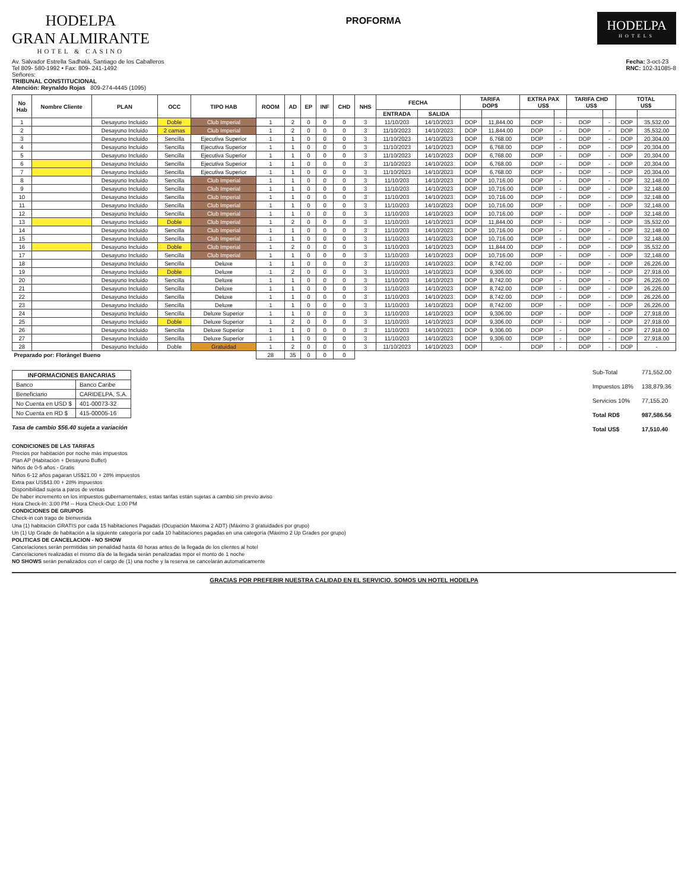HODELPA
GRAN ALMIRANTE
HOTEL & CASINO
PROFORMA
HODELPA
HOTELS
Av. Salvador Estrella Sadhalá, Santiago de los Caballeros
Tel 809- 580-1992 • Fax: 809- 241-1492
Señores:
TRIBUNAL CONSTITUCIONAL
Atención: Reynaldo Rojas 809-274-4445 (1095)
Fecha: 3-oct-23
RNC: 102-31085-8
| No Hab | Nombre Cliente | PLAN | OCC | TIPO HAB | ROOM | AD | EP | INF | CHD | NHS | FECHA | | TARIFA DOP$ | | EXTRA PAX US$ | | TARIFA CHD US$ | | TOTAL US$ | |
| --- | --- | --- | --- | --- | --- | --- | --- | --- | --- | --- | --- | --- | --- | --- | --- | --- | --- | --- | --- | --- |
| | | | | | | | | | | | ENTRADA | SALIDA | | | | | | | | |
| 1 | | Desayuno Incluido | Doble | Club Imperial | 1 | 2 | 0 | 0 | 0 | 3 | 11/10/203 | 14/10/2023 | DOP | 11,844.00 | DOP | - | DOP | - | DOP | 35,532.00 |
| 2 | | Desayuno Incluido | 2 camas | Club Imperial | 1 | 2 | 0 | 0 | 0 | 3 | 11/10/2023 | 14/10/2023 | DOP | 11,844.00 | DOP | - | DOP | - | DOP | 35,532.00 |
| 3 | | Desayuno Incluido | Sencilla | Ejecutiva Superior | 1 | 1 | 0 | 0 | 0 | 3 | 11/10/2023 | 14/10/2023 | DOP | 6,768.00 | DOP | - | DOP | - | DOP | 20,304.00 |
| 4 | | Desayuno Incluido | Sencilla | Ejecutiva Superior | 1 | 1 | 0 | 0 | 0 | 3 | 11/10/2023 | 14/10/2023 | DOP | 6,768.00 | DOP | - | DOP | - | DOP | 20,304.00 |
| 5 | | Desayuno Incluido | Sencilla | Ejecutiva Superior | 1 | 1 | 0 | 0 | 0 | 3 | 11/10/2023 | 14/10/2023 | DOP | 6,768.00 | DOP | - | DOP | - | DOP | 20,304.00 |
| 6 | | Desayuno Incluido | Sencilla | Ejecutiva Superior | 1 | 1 | 0 | 0 | 0 | 3 | 11/10/2023 | 14/10/2023 | DOP | 6,768.00 | DOP | - | DOP | - | DOP | 20,304.00 |
| 7 | | Desayuno Incluido | Sencilla | Ejecutiva Superior | 1 | 1 | 0 | 0 | 0 | 3 | 11/10/2023 | 14/10/2023 | DOP | 6,768.00 | DOP | - | DOP | - | DOP | 20,304.00 |
| 8 | | Desayuno Incluido | Sencilla | Club Imperial | 1 | 1 | 0 | 0 | 0 | 3 | 11/10/203 | 14/10/2023 | DOP | 10,716.00 | DOP | - | DOP | - | DOP | 32,148.00 |
| 9 | | Desayuno Incluido | Sencilla | Club Imperial | 1 | 1 | 0 | 0 | 0 | 3 | 11/10/203 | 14/10/2023 | DOP | 10,716.00 | DOP | - | DOP | - | DOP | 32,148.00 |
| 10 | | Desayuno Incluido | Sencilla | Club Imperial | 1 | 1 | 0 | 0 | 0 | 3 | 11/10/203 | 14/10/2023 | DOP | 10,716.00 | DOP | - | DOP | - | DOP | 32,148.00 |
| 11 | | Desayuno Incluido | Sencilla | Club Imperial | 1 | 1 | 0 | 0 | 0 | 3 | 11/10/203 | 14/10/2023 | DOP | 10,716.00 | DOP | - | DOP | - | DOP | 32,148.00 |
| 12 | | Desayuno Incluido | Sencilla | Club Imperial | 1 | 1 | 0 | 0 | 0 | 3 | 11/10/203 | 14/10/2023 | DOP | 10,716.00 | DOP | - | DOP | - | DOP | 32,148.00 |
| 13 | | Desayuno Incluido | Doble | Club Imperial | 1 | 2 | 0 | 0 | 0 | 3 | 11/10/203 | 14/10/2023 | DOP | 11,844.00 | DOP | - | DOP | - | DOP | 35,532.00 |
| 14 | | Desayuno Incluido | Sencilla | Club Imperial | 1 | 1 | 0 | 0 | 0 | 3 | 11/10/203 | 14/10/2023 | DOP | 10,716.00 | DOP | - | DOP | - | DOP | 32,148.00 |
| 15 | | Desayuno Incluido | Sencilla | Club Imperial | 1 | 1 | 0 | 0 | 0 | 3 | 11/10/203 | 14/10/2023 | DOP | 10,716.00 | DOP | - | DOP | - | DOP | 32,148.00 |
| 16 | | Desayuno Incluido | Doble | Club Imperial | 1 | 2 | 0 | 0 | 0 | 3 | 11/10/203 | 14/10/2023 | DOP | 11,844.00 | DOP | - | DOP | - | DOP | 35,532.00 |
| 17 | | Desayuno Incluido | Sencilla | Club Imperial | 1 | 1 | 0 | 0 | 0 | 3 | 11/10/203 | 14/10/2023 | DOP | 10,716.00 | DOP | - | DOP | - | DOP | 32,148.00 |
| 18 | | Desayuno Incluido | Sencilla | Deluxe | 1 | 1 | 0 | 0 | 0 | 3 | 11/10/203 | 14/10/2023 | DOP | 8,742.00 | DOP | - | DOP | - | DOP | 26,226.00 |
| 19 | | Desayuno Incluido | Doble | Deluxe | 1 | 2 | 0 | 0 | 0 | 3 | 11/10/203 | 14/10/2023 | DOP | 9,306.00 | DOP | - | DOP | - | DOP | 27,918.00 |
| 20 | | Desayuno Incluido | Sencilla | Deluxe | 1 | 1 | 0 | 0 | 0 | 3 | 11/10/203 | 14/10/2023 | DOP | 8,742.00 | DOP | - | DOP | - | DOP | 26,226.00 |
| 21 | | Desayuno Incluido | Sencilla | Deluxe | 1 | 1 | 0 | 0 | 0 | 3 | 11/10/203 | 14/10/2023 | DOP | 8,742.00 | DOP | - | DOP | - | DOP | 26,226.00 |
| 22 | | Desayuno Incluido | Sencilla | Deluxe | 1 | 1 | 0 | 0 | 0 | 3 | 11/10/203 | 14/10/2023 | DOP | 8,742.00 | DOP | - | DOP | - | DOP | 26,226.00 |
| 23 | | Desayuno Incluido | Sencilla | Deluxe | 1 | 1 | 0 | 0 | 0 | 3 | 11/10/203 | 14/10/2023 | DOP | 8,742.00 | DOP | - | DOP | - | DOP | 26,226.00 |
| 24 | | Desayuno Incluido | Sencilla | Deluxe Superior | 1 | 1 | 0 | 0 | 0 | 3 | 11/10/203 | 14/10/2023 | DOP | 9,306.00 | DOP | - | DOP | - | DOP | 27,918.00 |
| 25 | | Desayuno Incluido | Doble | Deluxe Superior | 1 | 2 | 0 | 0 | 0 | 3 | 11/10/203 | 14/10/2023 | DOP | 9,306.00 | DOP | - | DOP | - | DOP | 27,918.00 |
| 26 | | Desayuno Incluido | Sencilla | Deluxe Superior | 1 | 1 | 0 | 0 | 0 | 3 | 11/10/203 | 14/10/2023 | DOP | 9,306.00 | DOP | - | DOP | - | DOP | 27,918.00 |
| 27 | | Desayuno Incluido | Sencilla | Deluxe Superior | 1 | 1 | 0 | 0 | 0 | 3 | 11/10/203 | 14/10/2023 | DOP | 9,306.00 | DOP | - | DOP | - | DOP | 27,918.00 |
| 28 | | Desayuno Incluido | Doble | Gratuidad | 1 | 2 | 0 | 0 | 0 | 3 | 11/10/2023 | 14/10/2023 | DOP | - | DOP | - | DOP | - | DOP | - |
| Preparado por: Florángel Bueno | | | | | 28 | 35 | 0 | 0 | 0 | | | | | | | | | | | |
| INFORMACIONES BANCARIAS | |
| --- | --- |
| Banco | Banco Caribe |
| Beneficiario | CARIDELPA, S.A. |
| No Cuenta en USD $ | 401-00073-32 |
| No Cuenta en RD $ | 415-00005-16 |
Tasa de cambio $56.40 sujeta a variación
| Sub-Total | 771,552.00 |
| Impuestos 18% | 138,879.36 |
| Servicios 10% | 77,155.20 |
| Total RD$ | 987,586.56 |
| Total US$ | 17,510.40 |
CONDICIONES DE LAS TARIFAS
Precios por habitación por noche más impuestos
Plan AP (Habitación + Desayuno Buffet)
Niños de 0-5 años - Gratis
Niños 6-12 años pagaran US$21.00 + 28% impuestos
Extra pax US$43.00 + 28% impuestos
Disponibilidad sujeta a paros de ventas
De haber incremento en los impuestos gubernamentales, estas tarifas están sujetas a cambio sin previo aviso
Hora Check-In: 3:00 PM -- Hora Check-Out: 1:00 PM
CONDICIONES DE GRUPOS
Check-in con trago de bienvenida
Una (1) habitación GRATIS por cada 15 habitaciones Pagadas (Ocupación Maxima 2 ADT) (Máximo 3 gratuidades por grupo)
Un (1) Up Grade de habitación a la siguiente categoría por cada 10 habitaciones pagadas en una categoría (Máximo 2 Up Grades por grupo)
POLITICAS DE CANCELACION - NO SHOW
Cancelaciones serán permitidas sin penalidad hasta 48 horas antes de la llegada de los clientes al hotel
Cancelaciones realizadas el mismo día de la llegada serán penalizadas mpor el monto de 1 noche
NO SHOWS serán penalizados con el cargo de (1) una noche y la reserva se cancelarán automaticamente
GRACIAS POR PREFERIR NUESTRA CALIDAD EN EL SERVICIO. SOMOS UN HOTEL HODELPA